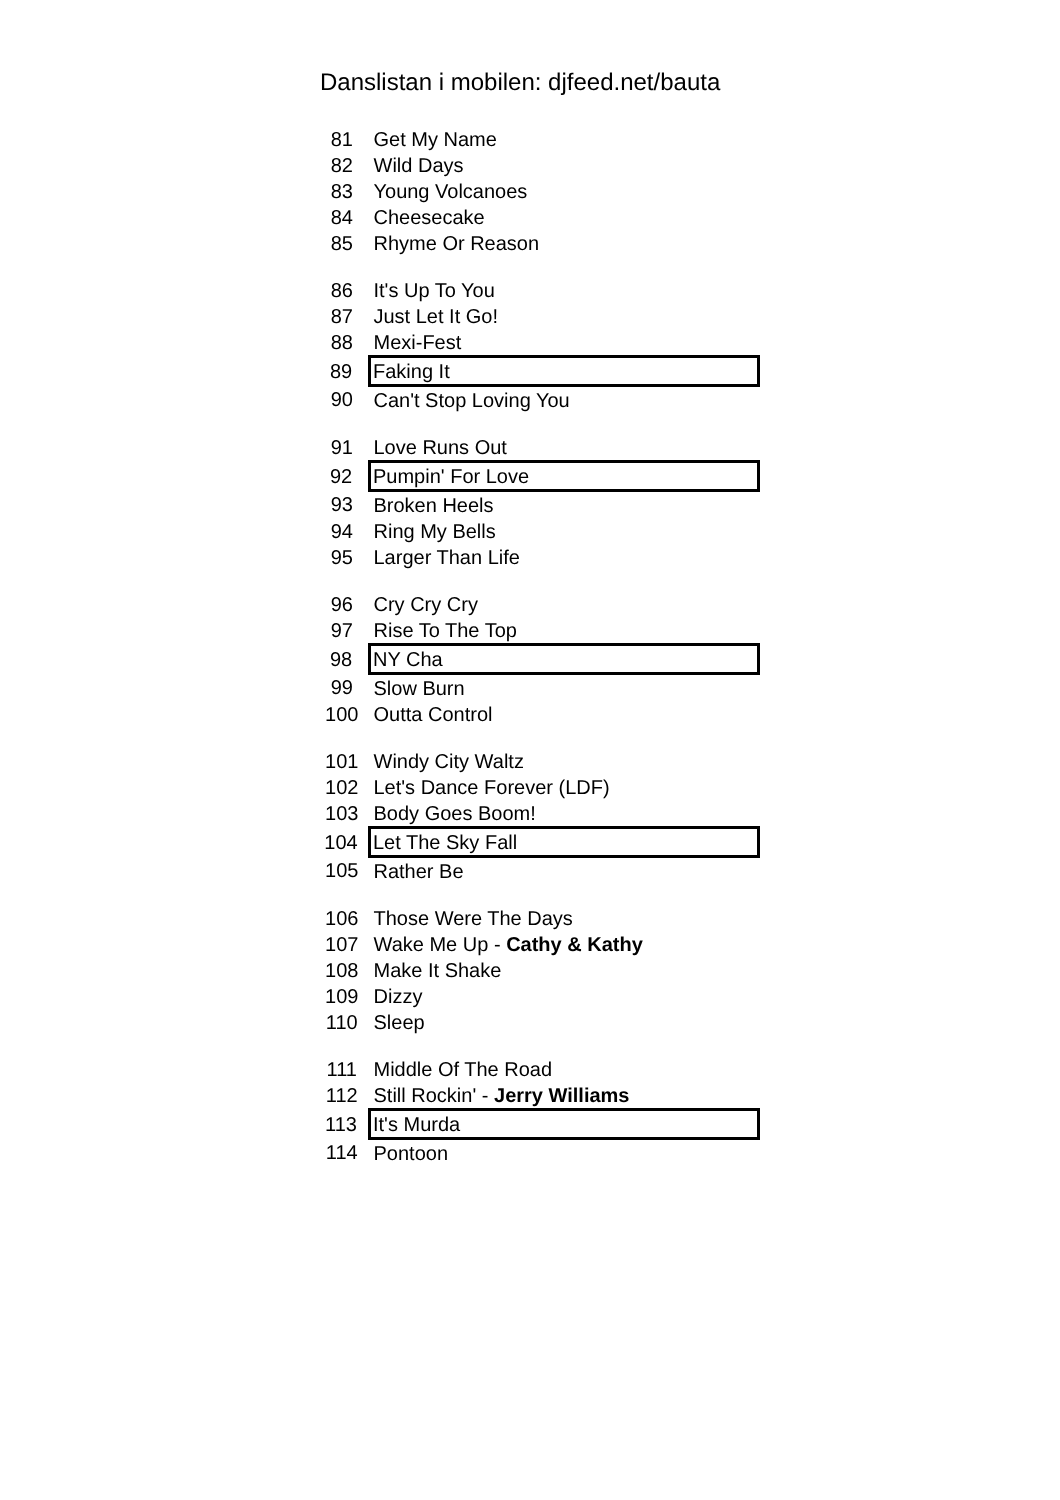Danslistan i mobilen: djfeed.net/bauta
| 81 | Get My Name |
| 82 | Wild Days |
| 83 | Young Volcanoes |
| 84 | Cheesecake |
| 85 | Rhyme Or Reason |
| 86 | It's Up To You |
| 87 | Just Let It Go! |
| 88 | Mexi-Fest |
| 89 | Faking It |
| 90 | Can't Stop Loving You |
| 91 | Love Runs Out |
| 92 | Pumpin' For Love |
| 93 | Broken Heels |
| 94 | Ring My Bells |
| 95 | Larger Than Life |
| 96 | Cry Cry Cry |
| 97 | Rise To The Top |
| 98 | NY Cha |
| 99 | Slow Burn |
| 100 | Outta Control |
| 101 | Windy City Waltz |
| 102 | Let's Dance Forever (LDF) |
| 103 | Body Goes Boom! |
| 104 | Let The Sky Fall |
| 105 | Rather Be |
| 106 | Those Were The Days |
| 107 | Wake Me Up - Cathy & Kathy |
| 108 | Make It Shake |
| 109 | Dizzy |
| 110 | Sleep |
| 111 | Middle Of The Road |
| 112 | Still Rockin' - Jerry Williams |
| 113 | It's Murda |
| 114 | Pontoon |